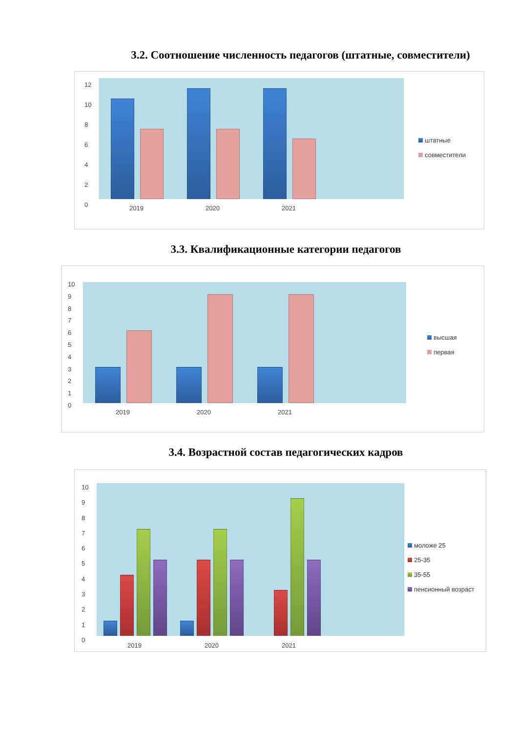3.2. Соотношение численность педагогов (штатные, совместители)
12
10
8
6
4
2
0
2019 2020 2021
штатные
совместители
3.3. Квалификационные категории педагогов
10
9
8
7
6
5
4
3
2
1
0
2019 2020 2021
высшая
первая
3.4. Возрастной состав педагогических кадров
10
9
8
7
6
5
4
3
2
1
0
2019 2020 2021
моложе 25
25-35
35-55
пенсионный возраст